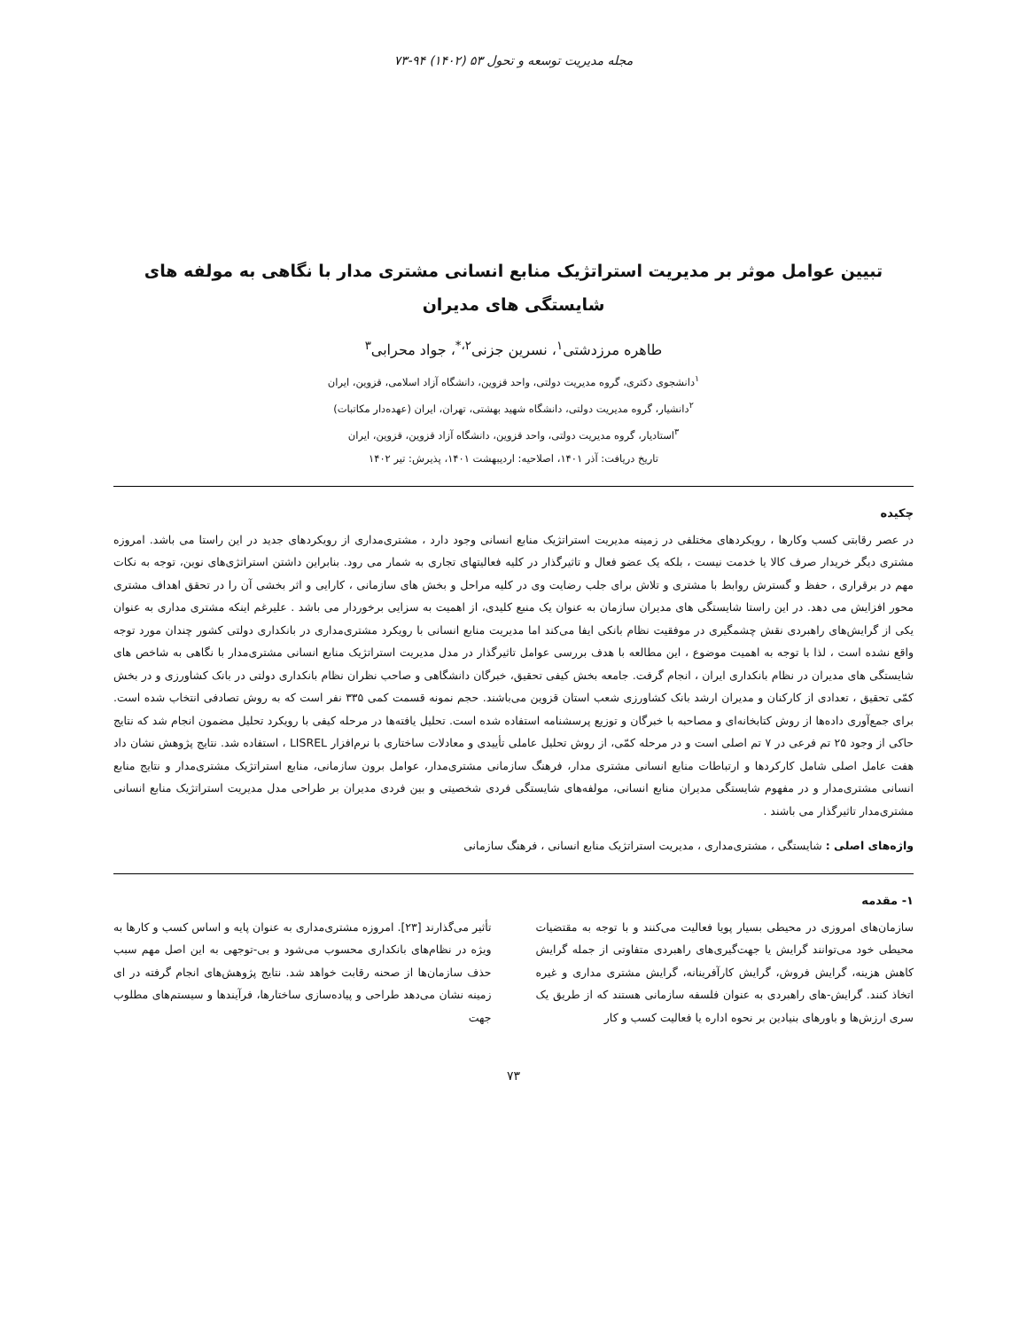مجله مدیریت توسعه و تحول ۵۳ (۱۴۰۲) ۹۴-۷۳
تبیین عوامل موثر بر مدیریت استراتژیک منابع انسانی مشتری مدار با نگاهی به مولفه های شایستگی های مدیران
طاهره مرزدشتی<sup>۱</sup>، نسرین جزنی<sup>۲،*</sup>، جواد محرابی<sup>۳</sup>
<sup>۱</sup> دانشجوی دکتری، گروه مدیریت دولتی، واحد قزوین، دانشگاه آزاد اسلامی، قزوین، ایران
<sup>۲</sup> دانشیار، گروه مدیریت دولتی، دانشگاه شهید بهشتی، تهران، ایران (عهده‌دار مکاتبات)
<sup>۳</sup> استادیار، گروه مدیریت دولتی، واحد قزوین، دانشگاه آزاد قزوین، قزوین، ایران
تاریخ دریافت: آذر ۱۴۰۱، اصلاحیه: اردیبهشت ۱۴۰۱، پذیرش: تیر ۱۴۰۲
چکیده
در عصر رقابتی کسب وکارها ، رویکردهای مختلفی در زمینه مدیریت استراتژیک منابع انسانی وجود دارد ، مشتری‌مداری از رویکردهای جدید در این راستا می باشد. امروزه مشتری دیگر خریدار صرف کالا یا خدمت نیست ، بلکه یک عضو فعال و تاثیرگذار در کلیه فعالیتهای تجاری به شمار می رود. بنابراین داشتن استراتژی‌های نوین، توجه به نکات مهم در برقراری ، حفظ و گسترش روابط با مشتری و تلاش برای جلب رضایت وی در کلیه مراحل و بخش های سازمانی ، کارایی و اثر بخشی آن را در تحقق اهداف مشتری محور افزایش می دهد. در این راستا شایستگی های مدیران سازمان به عنوان یک منبع کلیدی، از اهمیت به سزایی برخوردار می باشد . علیرغم اینکه مشتری مداری به عنوان یکی از گرایش‌های راهبردی نقش چشمگیری در موفقیت نظام بانکی ایفا می‌کند اما مدیریت منابع انسانی با رویکرد مشتری‌مداری در بانکداری دولتی کشور چندان مورد توجه واقع نشده است ، لذا با توجه به اهمیت موضوع ، این مطالعه با هدف بررسی عوامل تاثیرگذار در مدل مدیریت استراتژیک منابع انسانی مشتری‌مدار با نگاهی به شاخص های شایستگی های مدیران در نظام بانکداری ایران ، انجام گرفت. جامعه بخش کیفی تحقیق، خبرگان دانشگاهی و صاحب نظران نظام بانکداری دولتی در بانک کشاورزی و در بخش کمّی تحقیق ، تعدادی از کارکنان و مدیران ارشد بانک کشاورزی شعب استان قزوین می‌باشند. حجم نمونه قسمت کمی ۳۳۵ نفر است که به روش تصادفی انتخاب شده است. برای جمع‌آوری داده‌ها از روش کتابخانه‌ای و مصاحبه با خبرگان و توزیع پرسشنامه استفاده شده است. تحلیل یافته‌ها در مرحله کیفی با رویکرد تحلیل مضمون انجام شد که نتایج حاکی از وجود ۲۵ تم فرعی در ۷ تم اصلی است و در مرحله کمّی، از روش تحلیل عاملی تأییدی و معادلات ساختاری با نرم‌افزار LISREL ، استفاده شد. نتایج پژوهش نشان داد هفت عامل اصلی شامل کارکردها و ارتباطات منابع انسانی مشتری مدار، فرهنگ سازمانی مشتری‌مدار، عوامل برون سازمانی، منابع استراتژیک مشتری‌مدار و نتایج منابع انسانی مشتری‌مدار و در مفهوم شایستگی مدیران منابع انسانی، مولفه‌های شایستگی فردی شخصیتی و بین فردی مدیران بر طراحی مدل مدیریت استراتژیک منابع انسانی مشتری‌مدار تاثیرگذار می باشند .
واژه‌های اصلی : شایستگی ، مشتری‌مداری ، مدیریت استراتژیک منابع انسانی ، فرهنگ سازمانی
۱- مقدمه
سازمان‌های امروزی در محیطی بسیار پویا فعالیت می‌کنند و با توجه به مقتضیات محیطی خود می‌توانند گرایش یا جهت‌گیری‌های راهبردی متفاوتی از جمله گرایش کاهش هزینه، گرایش فروش، گرایش کارآفرینانه، گرایش مشتری مداری و غیره اتخاذ کنند. گرایش‌-های راهبردی به عنوان فلسفه سازمانی هستند که از طریق یک سری ارزش‌ها و باورهای بنیادین بر نحوه اداره یا فعالیت کسب و کار
تأثیر می‌گذارند [۲۳]. امروزه مشتری‌مداری به عنوان پایه و اساس کسب و کارها به ویژه در نظام‌های بانکداری محسوب می‌شود و بی-توجهی به این اصل مهم سبب حذف سازمان‌ها از صحنه رقابت خواهد شد. نتایج پژوهش‌های انجام گرفته در ای زمینه نشان می‌دهد طراحی و پیاده‌سازی ساختارها، فرآیندها و سیستم‌های مطلوب جهت
۷۳